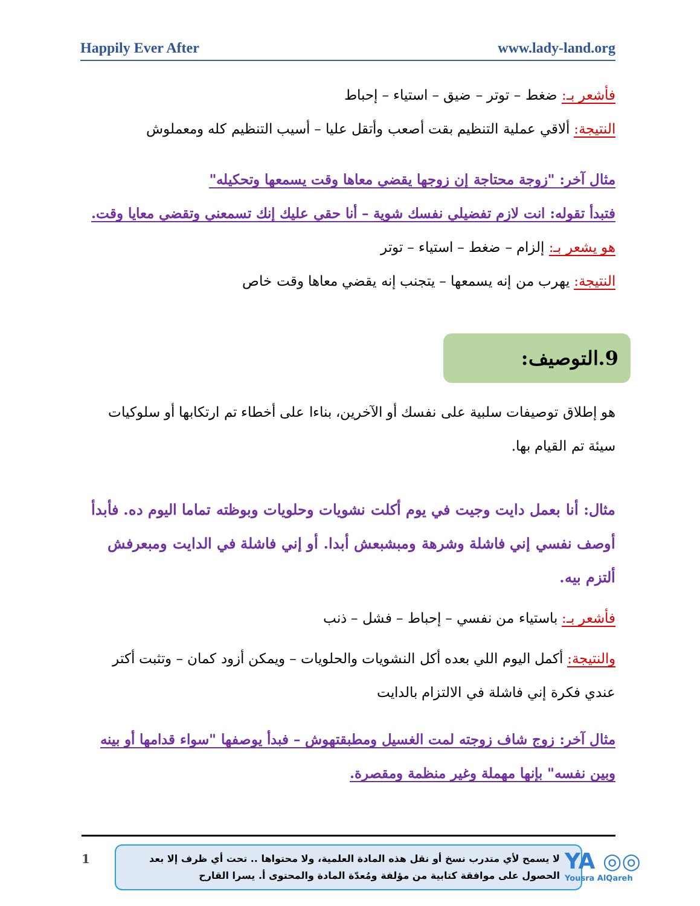Happily Ever After www.lady-land.org
فأشعر بـ: ضغط – توتر – ضيق – استياء – إحباط
النتيجة: ألاقي عملية التنظيم بقت أصعب وأتقل عليا – أسيب التنظيم كله ومعملوش
مثال آخر: "زوجة محتاجة إن زوجها يقضي معاها وقت يسمعها وتحكيله"
فتبدأ تقوله: انت لازم تفضيلي نفسك شوية – أنا حقي عليك إنك تسمعني وتقضي معايا وقت.
هو يشعر بـ: إلزام – ضغط – استياء – توتر
النتيجة: يهرب من إنه يسمعها – يتجنب إنه يقضي معاها وقت خاص
9.التوصيف:
هو إطلاق توصيفات سلبية على نفسك أو الآخرين، بناءا على أخطاء تم ارتكابها أو سلوكيات سيئة تم القيام بها.
مثال: أنا بعمل دايت وجيت في يوم أكلت نشويات وحلويات وبوظته تماما اليوم ده. فأبدأ أوصف نفسي إني فاشلة وشرهة ومبشبعش أبدا. أو إني فاشلة في الدايت ومبعرفش ألتزم بيه.
فأشعر بـ: باستياء من نفسي – إحباط – فشل – ذنب
والنتيجة: أكمل اليوم اللي بعده أكل النشويات والحلويات – ويمكن أزود كمان – وتثبت أكتر عندي فكرة إني فاشلة في الالتزام بالدايت
مثال آخر: زوج شاف زوجته لمت الغسيل ومطبقتهوش – فبدأ يوصفها "سواء قدامها أو بينه وبين نفسه" بإنها مهملة وغير منظمة ومقصرة.
1
لا يسمح لأي متدرب نسخ أو نقل هذه المادة العلمية، ولا محتواها .. تحت أي ظرف إلا بعد الحصول على موافقة كتابية من مؤلفة ومُعدّة المادة والمحتوى أ. يسرا القارح
YA ◎◎
Yousra AlQareh